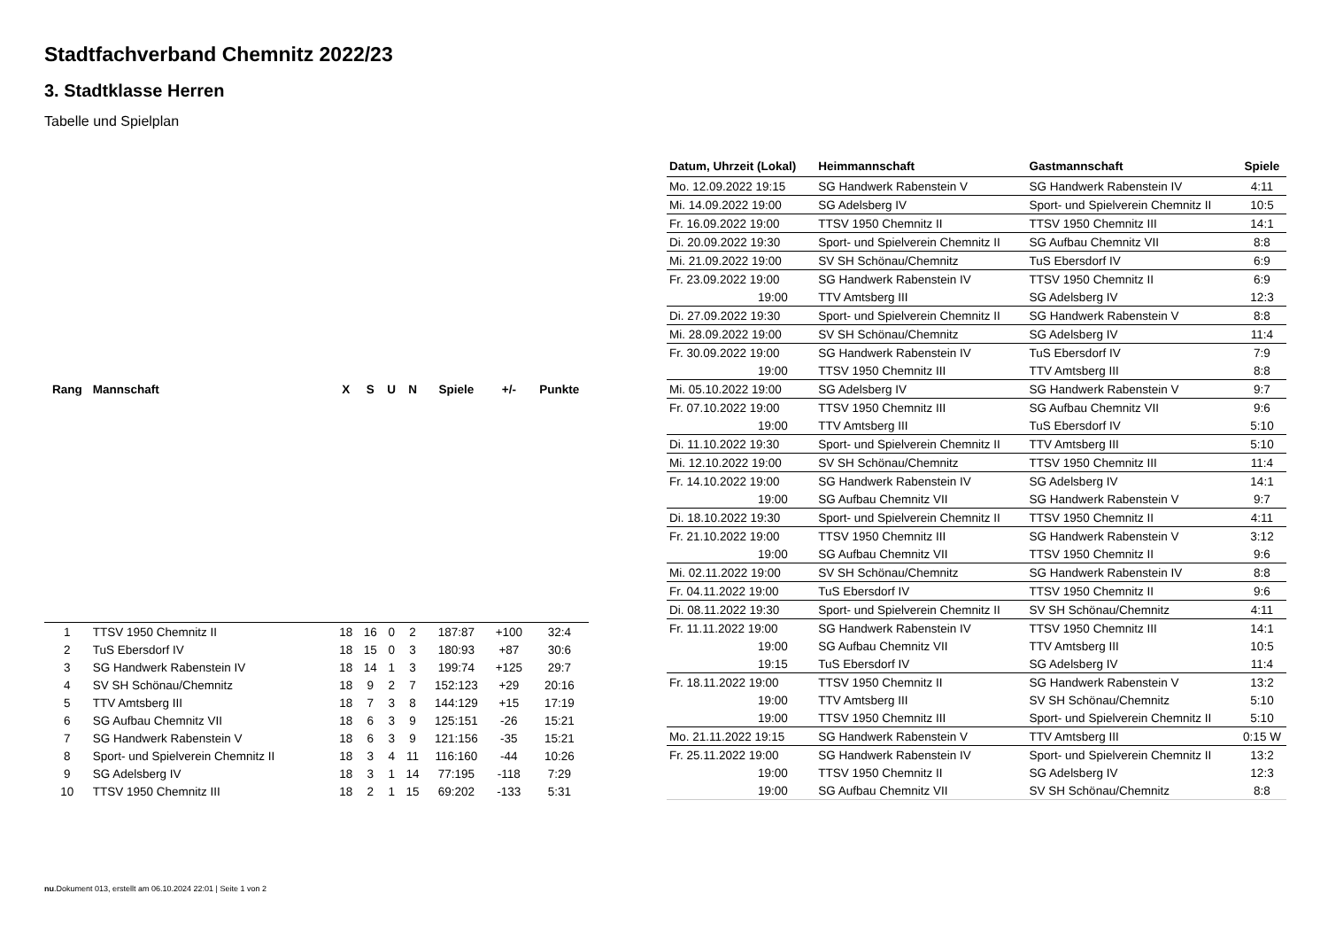Stadtfachverband Chemnitz 2022/23
3. Stadtklasse Herren
Tabelle und Spielplan
| Rang | Mannschaft | X | S | U | N | Spiele | +/- | Punkte |
| --- | --- | --- | --- | --- | --- | --- | --- | --- |
| 1 | TTSV 1950 Chemnitz II | 18 | 16 | 0 | 2 | 187:87 | +100 | 32:4 |
| 2 | TuS Ebersdorf IV | 18 | 15 | 0 | 3 | 180:93 | +87 | 30:6 |
| 3 | SG Handwerk Rabenstein IV | 18 | 14 | 1 | 3 | 199:74 | +125 | 29:7 |
| 4 | SV SH Schönau/Chemnitz | 18 | 9 | 2 | 7 | 152:123 | +29 | 20:16 |
| 5 | TTV Amtsberg III | 18 | 7 | 3 | 8 | 144:129 | +15 | 17:19 |
| 6 | SG Aufbau Chemnitz VII | 18 | 6 | 3 | 9 | 125:151 | -26 | 15:21 |
| 7 | SG Handwerk Rabenstein V | 18 | 6 | 3 | 9 | 121:156 | -35 | 15:21 |
| 8 | Sport- und Spielverein Chemnitz II | 18 | 3 | 4 | 11 | 116:160 | -44 | 10:26 |
| 9 | SG Adelsberg IV | 18 | 3 | 1 | 14 | 77:195 | -118 | 7:29 |
| 10 | TTSV 1950 Chemnitz III | 18 | 2 | 1 | 15 | 69:202 | -133 | 5:31 |
| Datum, Uhrzeit (Lokal) | Heimmannschaft | Gastmannschaft | Spiele |
| --- | --- | --- | --- |
| Mo. 12.09.2022 19:15 | SG Handwerk Rabenstein V | SG Handwerk Rabenstein IV | 4:11 |
| Mi. 14.09.2022 19:00 | SG Adelsberg IV | Sport- und Spielverein Chemnitz II | 10:5 |
| Fr. 16.09.2022 19:00 | TTSV 1950 Chemnitz II | TTSV 1950 Chemnitz III | 14:1 |
| Di. 20.09.2022 19:30 | Sport- und Spielverein Chemnitz II | SG Aufbau Chemnitz VII | 8:8 |
| Mi. 21.09.2022 19:00 | SV SH Schönau/Chemnitz | TuS Ebersdorf IV | 6:9 |
| Fr. 23.09.2022 19:00 | SG Handwerk Rabenstein IV | TTSV 1950 Chemnitz II | 6:9 |
| 19:00 | TTV Amtsberg III | SG Adelsberg IV | 12:3 |
| Di. 27.09.2022 19:30 | Sport- und Spielverein Chemnitz II | SG Handwerk Rabenstein V | 8:8 |
| Mi. 28.09.2022 19:00 | SV SH Schönau/Chemnitz | SG Adelsberg IV | 11:4 |
| Fr. 30.09.2022 19:00 | SG Handwerk Rabenstein IV | TuS Ebersdorf IV | 7:9 |
| 19:00 | TTSV 1950 Chemnitz III | TTV Amtsberg III | 8:8 |
| Mi. 05.10.2022 19:00 | SG Adelsberg IV | SG Handwerk Rabenstein V | 9:7 |
| Fr. 07.10.2022 19:00 | TTSV 1950 Chemnitz III | SG Aufbau Chemnitz VII | 9:6 |
| 19:00 | TTV Amtsberg III | TuS Ebersdorf IV | 5:10 |
| Di. 11.10.2022 19:30 | Sport- und Spielverein Chemnitz II | TTV Amtsberg III | 5:10 |
| Mi. 12.10.2022 19:00 | SV SH Schönau/Chemnitz | TTSV 1950 Chemnitz III | 11:4 |
| Fr. 14.10.2022 19:00 | SG Handwerk Rabenstein IV | SG Adelsberg IV | 14:1 |
| 19:00 | SG Aufbau Chemnitz VII | SG Handwerk Rabenstein V | 9:7 |
| Di. 18.10.2022 19:30 | Sport- und Spielverein Chemnitz II | TTSV 1950 Chemnitz II | 4:11 |
| Fr. 21.10.2022 19:00 | TTSV 1950 Chemnitz III | SG Handwerk Rabenstein V | 3:12 |
| 19:00 | SG Aufbau Chemnitz VII | TTSV 1950 Chemnitz II | 9:6 |
| Mi. 02.11.2022 19:00 | SV SH Schönau/Chemnitz | SG Handwerk Rabenstein IV | 8:8 |
| Fr. 04.11.2022 19:00 | TuS Ebersdorf IV | TTSV 1950 Chemnitz II | 9:6 |
| Di. 08.11.2022 19:30 | Sport- und Spielverein Chemnitz II | SV SH Schönau/Chemnitz | 4:11 |
| Fr. 11.11.2022 19:00 | SG Handwerk Rabenstein IV | TTSV 1950 Chemnitz III | 14:1 |
| 19:00 | SG Aufbau Chemnitz VII | TTV Amtsberg III | 10:5 |
| 19:15 | TuS Ebersdorf IV | SG Adelsberg IV | 11:4 |
| Fr. 18.11.2022 19:00 | TTSV 1950 Chemnitz II | SG Handwerk Rabenstein V | 13:2 |
| 19:00 | TTV Amtsberg III | SV SH Schönau/Chemnitz | 5:10 |
| 19:00 | TTSV 1950 Chemnitz III | Sport- und Spielverein Chemnitz II | 5:10 |
| Mo. 21.11.2022 19:15 | SG Handwerk Rabenstein V | TTV Amtsberg III | 0:15 W |
| Fr. 25.11.2022 19:00 | SG Handwerk Rabenstein IV | Sport- und Spielverein Chemnitz II | 13:2 |
| 19:00 | TTSV 1950 Chemnitz II | SG Adelsberg IV | 12:3 |
| 19:00 | SG Aufbau Chemnitz VII | SV SH Schönau/Chemnitz | 8:8 |
nu.Dokument 013, erstellt am 06.10.2024 22:01 | Seite 1 von 2